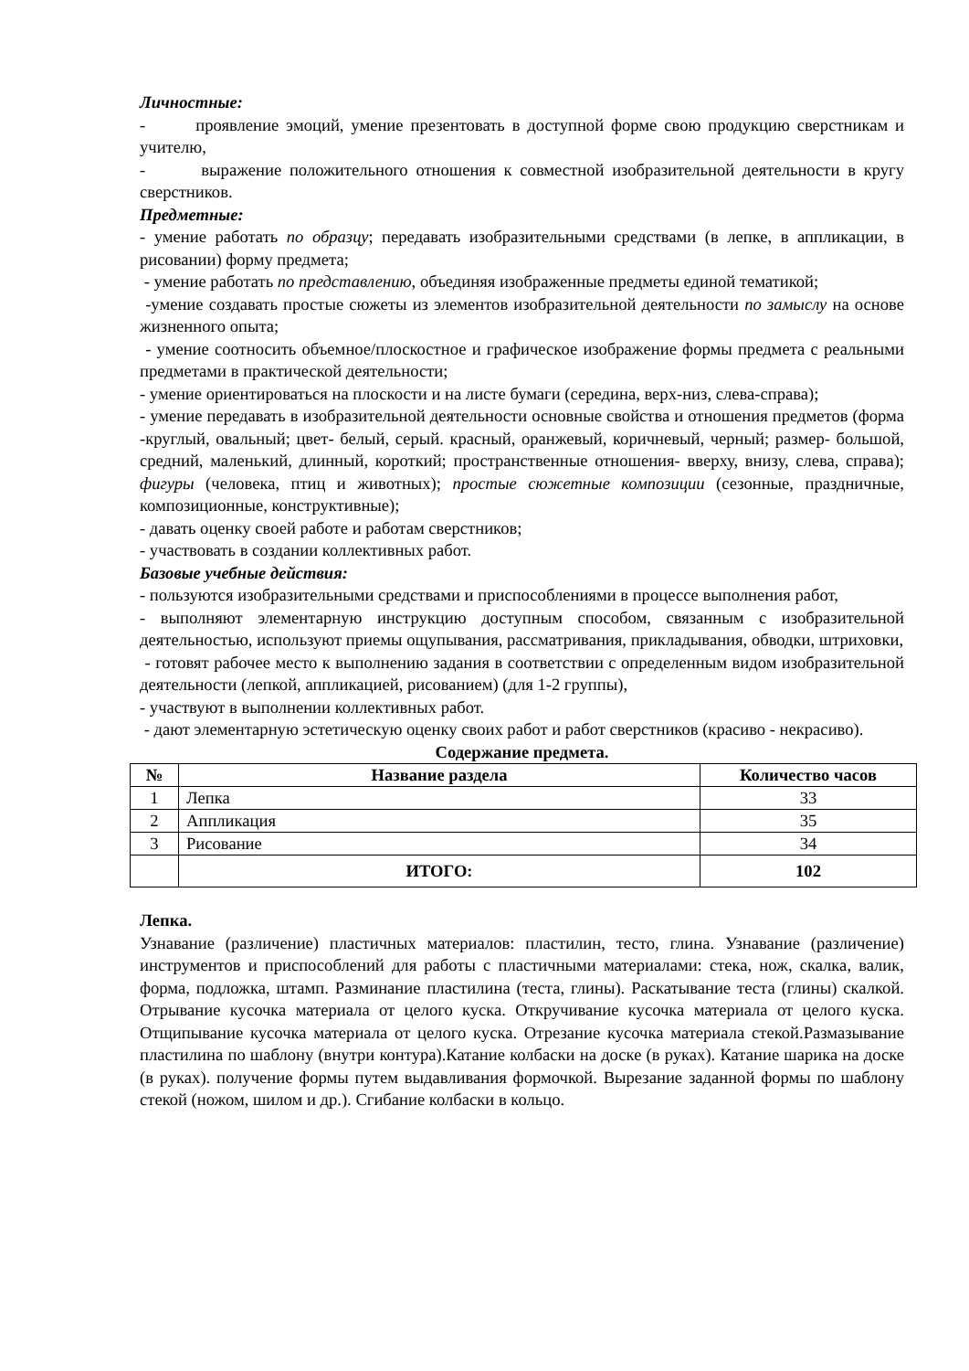Личностные:
- проявление эмоций, умение презентовать в доступной форме свою продукцию сверстникам и учителю,
- выражение положительного отношения к совместной изобразительной деятельности в кругу сверстников.
Предметные:
- умение работать по образцу; передавать изобразительными средствами (в лепке, в аппликации, в рисовании) форму предмета;
- умение работать по представлению, объединяя изображенные предметы единой тематикой;
-умение создавать простые сюжеты из элементов изобразительной деятельности по замыслу на основе жизненного опыта;
- умение соотносить объемное/плоскостное и графическое изображение формы предмета с реальными предметами в практической деятельности;
- умение ориентироваться на плоскости и на листе бумаги (середина, верх-низ, слева-справа);
- умение передавать в изобразительной деятельности основные свойства и отношения предметов (форма -круглый, овальный; цвет- белый, серый. красный, оранжевый, коричневый, черный; размер- большой, средний, маленький, длинный, короткий; пространственные отношения- вверху, внизу, слева, справа); фигуры (человека, птиц и животных); простые сюжетные композиции (сезонные, праздничные, композиционные, конструктивные);
- давать оценку своей работе и работам сверстников;
- участвовать в создании коллективных работ.
Базовые учебные действия:
- пользуются изобразительными средствами и приспособлениями в процессе выполнения работ,
- выполняют элементарную инструкцию доступным способом, связанным с изобразительной деятельностью, используют приемы ощупывания, рассматривания, прикладывания, обводки, штриховки,
- готовят рабочее место к выполнению задания в соответствии с определенным видом изобразительной деятельности (лепкой, аппликацией, рисованием) (для 1-2 группы),
- участвуют в выполнении коллективных работ.
- дают элементарную эстетическую оценку своих работ и работ сверстников (красиво - некрасиво).
Содержание предмета.
| № | Название раздела | Количество часов |
| --- | --- | --- |
| 1 | Лепка | 33 |
| 2 | Аппликация | 35 |
| 3 | Рисование | 34 |
| | ИТОГО: | 102 |
Лепка.
Узнавание (различение) пластичных материалов: пластилин, тесто, глина. Узнавание (различение) инструментов и приспособлений для работы с пластичными материалами: стека, нож, скалка, валик, форма, подложка, штамп. Разминание пластилина (теста, глины). Раскатывание теста (глины) скалкой. Отрывание кусочка материала от целого куска. Откручивание кусочка материала от целого куска. Отщипывание кусочка материала от целого куска. Отрезание кусочка материала стекой.Размазывание пластилина по шаблону (внутри контура).Катание колбаски на доске (в руках). Катание шарика на доске (в руках). получение формы путем выдавливания формочкой. Вырезание заданной формы по шаблону стекой (ножом, шилом и др.). Сгибание колбаски в кольцо.